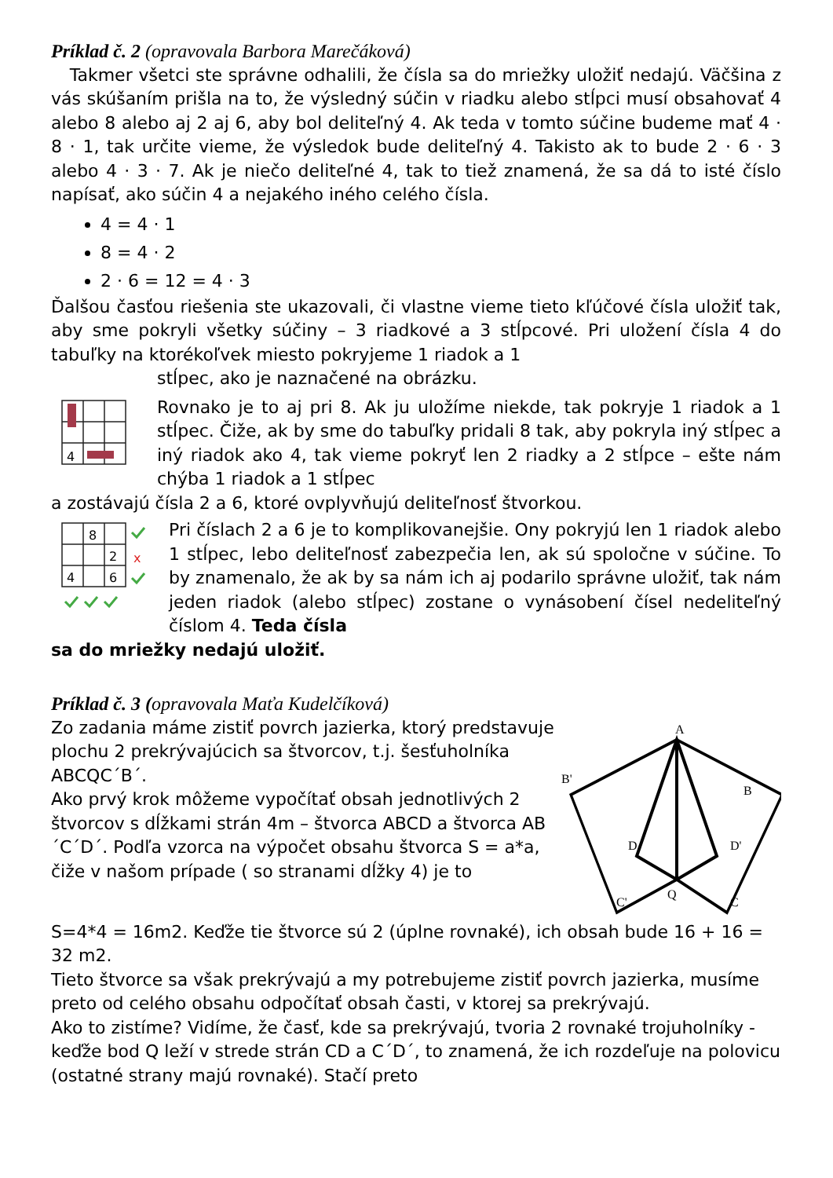Príklad č. 2 (opravovala Barbora Marečáková)
Takmer všetci ste správne odhalili, že čísla sa do mriežky uložiť nedajú. Väčšina z vás skúšaním prišla na to, že výsledný súčin v riadku alebo stĺpci musí obsahovať 4 alebo 8 alebo aj 2 aj 6, aby bol deliteľný 4. Ak teda v tomto súčine budeme mať 4 · 8 · 1, tak určite vieme, že výsledok bude deliteľný 4. Takisto ak to bude 2 · 6 · 3 alebo 4 · 3 · 7. Ak je niečo deliteľné 4, tak to tiež znamená, že sa dá to isté číslo napísať, ako súčin 4 a nejakého iného celého čísla.
4 = 4 · 1
8 = 4 · 2
2 · 6 = 12 = 4 · 3
Ďalšou časťou riešenia ste ukazovali, či vlastne vieme tieto kľúčové čísla uložiť tak, aby sme pokryli všetky súčiny – 3 riadkové a 3 stĺpcové. Pri uložení čísla 4 do tabuľky na ktorékoľvek miesto pokryjeme 1 riadok a 1
4
stĺpec, ako je naznačené na obrázku.
Rovnako je to aj pri 8. Ak ju uložíme niekde, tak pokryje 1 riadok a 1 stĺpec. Čiže, ak by sme do tabuľky pridali 8 tak, aby pokryla iný stĺpec a iný riadok ako 4, tak vieme pokryť len 2 riadky a 2 stĺpce – ešte nám chýba 1 riadok a 1 stĺpec
a zostávajú čísla 2 a 6, ktoré ovplyvňujú deliteľnosť štvorkou.
8
2
4
6
x
Pri číslach 2 a 6 je to komplikovanejšie. Ony pokryjú len 1 riadok alebo 1 stĺpec, lebo deliteľnosť zabezpečia len, ak sú spoločne v súčine. To by znamenalo, že ak by sa nám ich aj podarilo správne uložiť, tak nám jeden riadok (alebo stĺpec) zostane o vynásobení čísel nedeliteľný číslom 4. Teda čísla
sa do mriežky nedajú uložiť.
Príklad č. 3 (opravovala Maťa Kudelčíková)
Zo zadania máme zistiť povrch jazierka, ktorý predstavuje plochu 2 prekrývajúcich sa štvorcov, t.j. šesťuholníka ABCQC´B´.
Ako prvý krok môžeme vypočítať obsah jednotlivých 2 štvorcov s dĺžkami strán 4m – štvorca ABCD a štvorca AB´C´D´. Podľa vzorca na výpočet obsahu štvorca S = a*a, čiže v našom prípade ( so stranami dĺžky 4) je to
A
B
C
D
Q
D'
B'
C'
S=4*4 = 16m2. Keďže tie štvorce sú 2 (úplne rovnaké), ich obsah bude 16 + 16 = 32 m2.
Tieto štvorce sa však prekrývajú a my potrebujeme zistiť povrch jazierka, musíme preto od celého obsahu odpočítať obsah časti, v ktorej sa prekrývajú.
Ako to zistíme? Vidíme, že časť, kde sa prekrývajú, tvoria 2 rovnaké trojuholníky - keďže bod Q leží v strede strán CD a C´D´, to znamená, že ich rozdeľuje na polovicu (ostatné strany majú rovnaké). Stačí preto